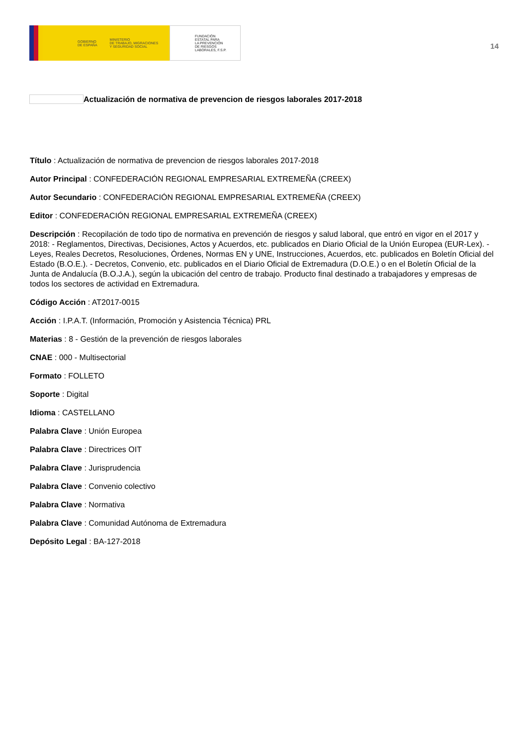GOBIERNO
DE ESPAÑA MINISTERIO
DE TRABAJO, MIGRACIONES
Y SEGURIDAD SOCIAL
FUNDACIÓN
ESTATAL PARA
LA PREVENCIÓN
DE RIESGOS
LABORALES, F.S.P.
14
Actualización de normativa de prevencion de riesgos laborales 2017-2018
Título : Actualización de normativa de prevencion de riesgos laborales 2017-2018
Autor Principal : CONFEDERACIÓN REGIONAL EMPRESARIAL EXTREMEÑA (CREEX)
Autor Secundario : CONFEDERACIÓN REGIONAL EMPRESARIAL EXTREMEÑA (CREEX)
Editor : CONFEDERACIÓN REGIONAL EMPRESARIAL EXTREMEÑA (CREEX)
Descripción : Recopilación de todo tipo de normativa en prevención de riesgos y salud laboral, que entró en vigor en el 2017 y 2018: - Reglamentos, Directivas, Decisiones, Actos y Acuerdos, etc. publicados en Diario Oficial de la Unión Europea (EUR-Lex). - Leyes, Reales Decretos, Resoluciones, Órdenes, Normas EN y UNE, Instrucciones, Acuerdos, etc. publicados en Boletín Oficial del Estado (B.O.E.). - Decretos, Convenio, etc. publicados en el Diario Oficial de Extremadura (D.O.E.) o en el Boletín Oficial de la Junta de Andalucía (B.O.J.A.), según la ubicación del centro de trabajo. Producto final destinado a trabajadores y empresas de todos los sectores de actividad en Extremadura.
Código Acción : AT2017-0015
Acción : I.P.A.T. (Información, Promoción y Asistencia Técnica) PRL
Materias : 8 - Gestión de la prevención de riesgos laborales
CNAE : 000 - Multisectorial
Formato : FOLLETO
Soporte : Digital
Idioma : CASTELLANO
Palabra Clave : Unión Europea
Palabra Clave : Directrices OIT
Palabra Clave : Jurisprudencia
Palabra Clave : Convenio colectivo
Palabra Clave : Normativa
Palabra Clave : Comunidad Autónoma de Extremadura
Depósito Legal : BA-127-2018